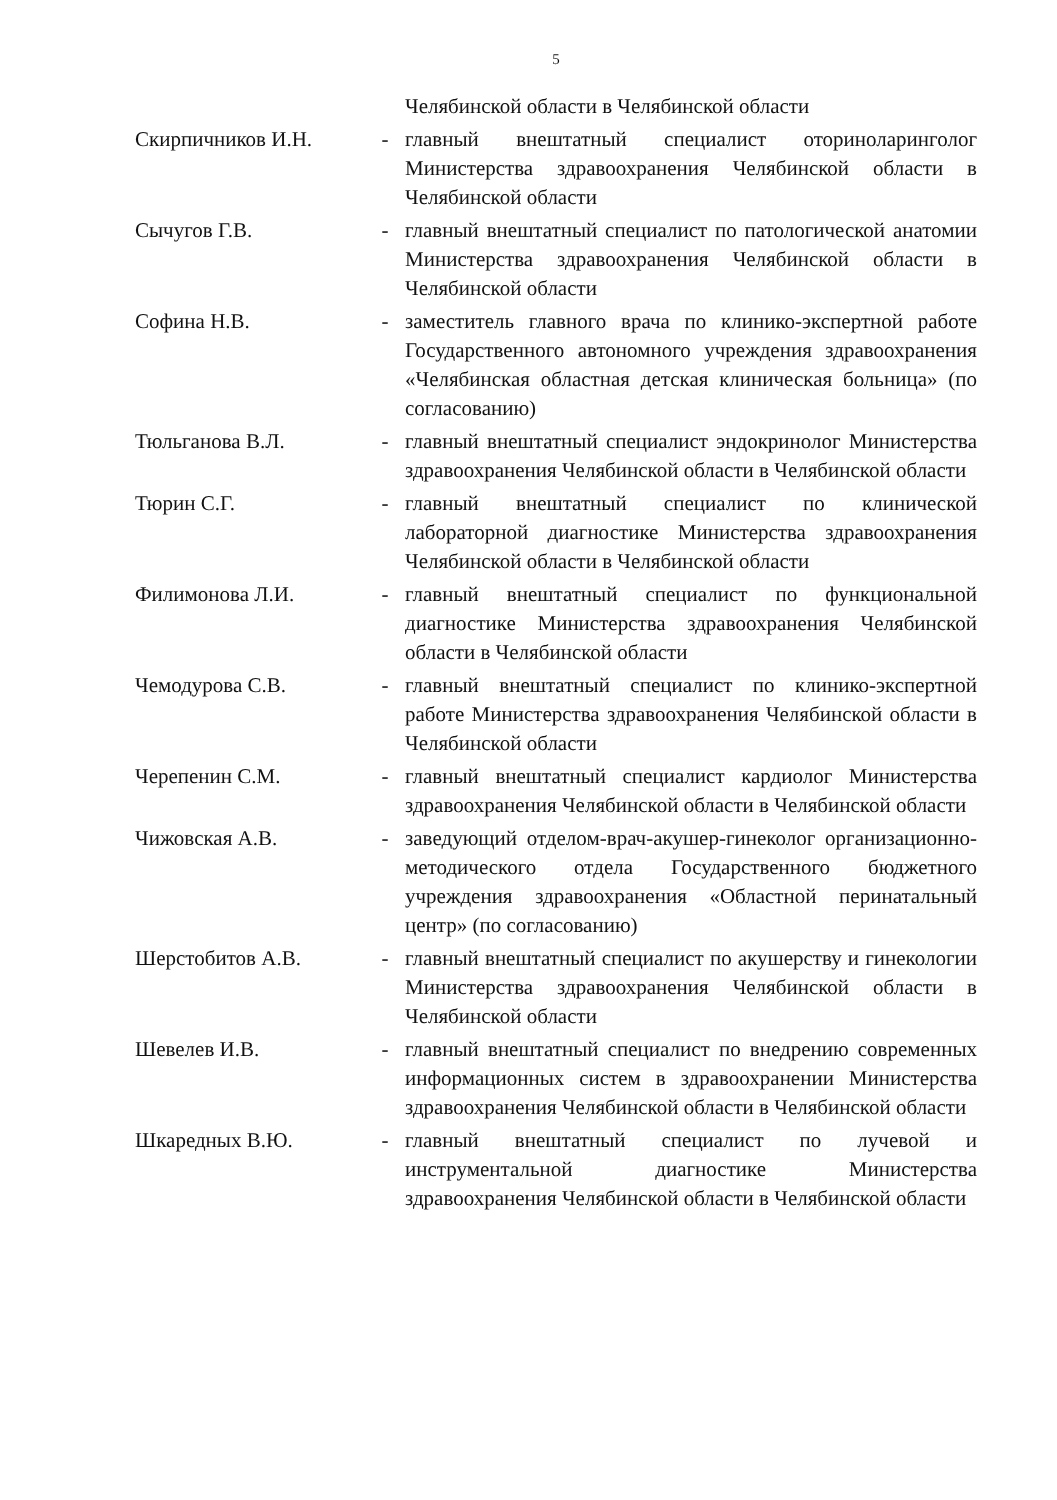5
| | | Челябинской области в Челябинской области |
| Скирпичников И.Н. | - | главный внештатный специалист оториноларинголог Министерства здравоохранения Челябинской области в Челябинской области |
| Сычугов Г.В. | - | главный внештатный специалист по патологической анатомии Министерства здравоохранения Челябинской области в Челябинской области |
| Софина Н.В. | - | заместитель главного врача по клинико-экспертной работе Государственного автономного учреждения здравоохранения «Челябинская областная детская клиническая больница» (по согласованию) |
| Тюльганова В.Л. | - | главный внештатный специалист эндокринолог Министерства здравоохранения Челябинской области в Челябинской области |
| Тюрин С.Г. | - | главный внештатный специалист по клинической лабораторной диагностике Министерства здравоохранения Челябинской области в Челябинской области |
| Филимонова Л.И. | - | главный внештатный специалист по функциональной диагностике Министерства здравоохранения Челябинской области в Челябинской области |
| Чемодурова С.В. | - | главный внештатный специалист по клинико-экспертной работе Министерства здравоохранения Челябинской области в Челябинской области |
| Черепенин С.М. | - | главный внештатный специалист кардиолог Министерства здравоохранения Челябинской области в Челябинской области |
| Чижовская А.В. | - | заведующий отделом-врач-акушер-гинеколог организационно-методического отдела Государственного бюджетного учреждения здравоохранения «Областной перинатальный центр» (по согласованию) |
| Шерстобитов А.В. | - | главный внештатный специалист по акушерству и гинекологии Министерства здравоохранения Челябинской области в Челябинской области |
| Шевелев И.В. | - | главный внештатный специалист по внедрению современных информационных систем в здравоохранении Министерства здравоохранения Челябинской области в Челябинской области |
| Шкаредных В.Ю. | - | главный внештатный специалист по лучевой и инструментальной диагностике Министерства здравоохранения Челябинской области в Челябинской области |